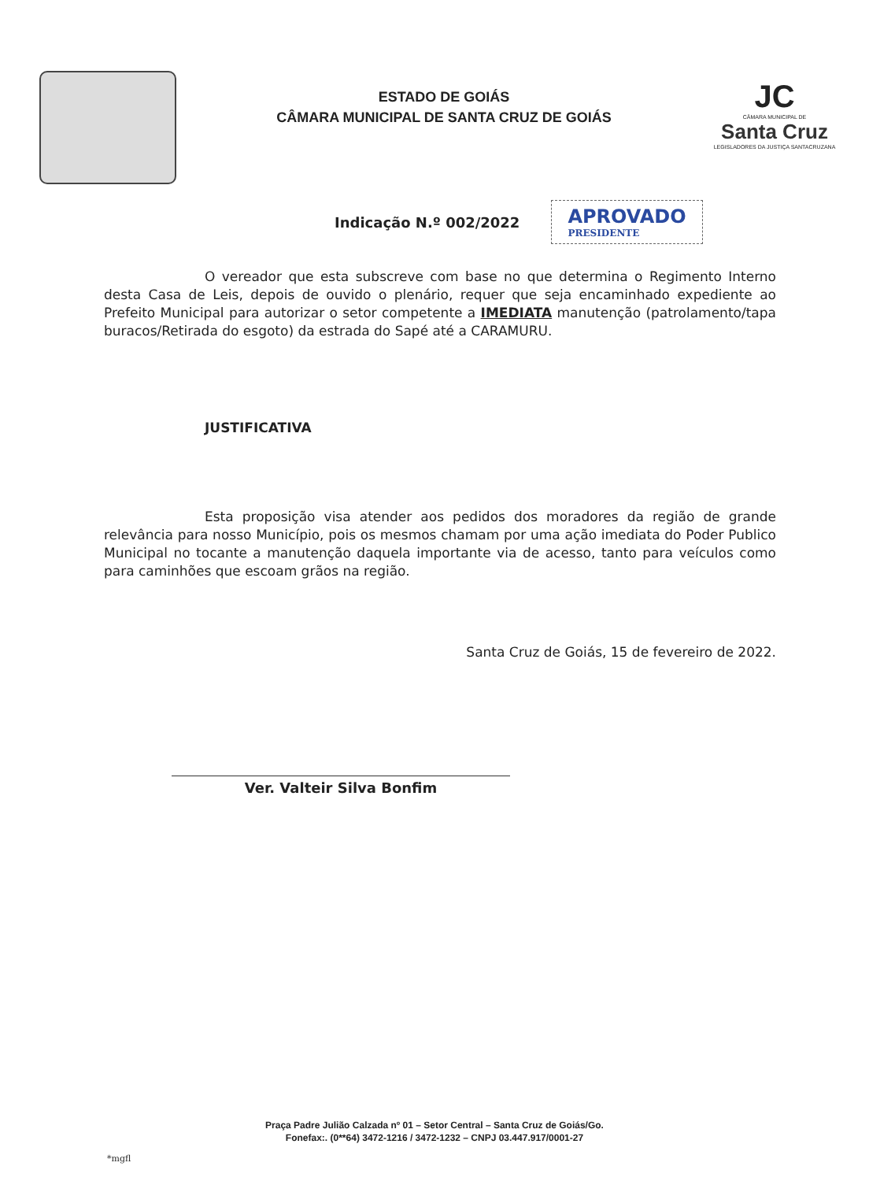ESTADO DE GOIÁS
CÂMARA MUNICIPAL DE SANTA CRUZ DE GOIÁS
JC
CÂMARA MUNICIPAL DE
Santa Cruz
LEGISLADORES DA JUSTIÇA SANTACRUZANA
Indicação N.º 002/2022
APROVADO
PRESIDENTE
O vereador que esta subscreve com base no que determina o Regimento Interno desta Casa de Leis, depois de ouvido o plenário, requer que seja encaminhado expediente ao Prefeito Municipal para autorizar o setor competente a IMEDIATA manutenção (patrolamento/tapa buracos/Retirada do esgoto) da estrada do Sapé até a CARAMURU.
JUSTIFICATIVA
Esta proposição visa atender aos pedidos dos moradores da região de grande relevância para nosso Município, pois os mesmos chamam por uma ação imediata do Poder Publico Municipal no tocante a manutenção daquela importante via de acesso, tanto para veículos como para caminhões que escoam grãos na região.
Santa Cruz de Goiás, 15 de fevereiro de 2022.
Ver. Valteir Silva Bonfim
Praça Padre Julião Calzada nº 01 – Setor Central – Santa Cruz de Goiás/Go.
Fonefax:. (0**64) 3472-1216 / 3472-1232 – CNPJ 03.447.917/0001-27
*mgfl